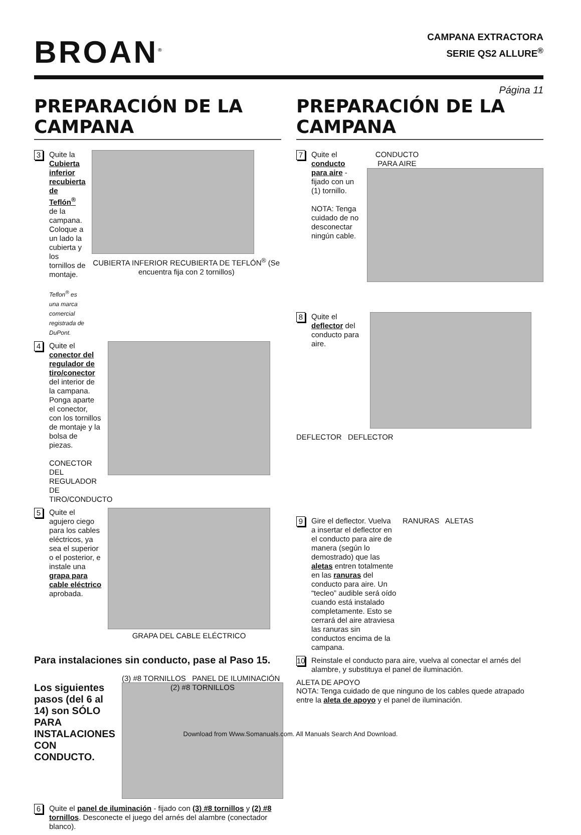BROAN<sup>®</sup>
CAMPANA EXTRACTORA
SERIE QS2 ALLURE<sup>®</sup>
Página 11
PREPARACIÓN DE LA CAMPANA
3
Quite la Cubierta inferior recubierta de Teflón<sup>®</sup> de la campana. Coloque a un lado la cubierta y los tornillos de montaje.
Teflon<sup>®</sup> es una marca comercial registrada de DuPont.
CUBIERTA INFERIOR RECUBIERTA DE TEFLÓN<sup>®</sup> (Se encuentra fija con 2 tornillos)
4
Quite el conector del regulador de tiro/conector del interior de la campana. Ponga aparte el conector, con los tornillos de montaje y la bolsa de piezas.
CONECTOR DEL REGULADOR DE TIRO/CONDUCTO
5
Quite el agujero ciego para los cables eléctricos, ya sea el superior o el posterior, e instale una grapa para cable eléctrico aprobada.
GRAPA DEL CABLE ELÉCTRICO
Para instalaciones sin conducto, pase al Paso 15.
Los siguientes pasos (del 6 al 14) son SÓLO PARA INSTALACIONES CON CONDUCTO.
(3) #8 TORNILLOS PANEL DE ILUMINACIÓN
(2) #8 TORNILLOS
6
Quite el panel de iluminación - fijado con (3) #8 tornillos y (2) #8 tornillos. Desconecte el juego del arnés del alambre (conectador blanco).
PREPARACIÓN DE LA CAMPANA
7
Quite el conducto para aire - fijado con un (1) tornillo.
NOTA: Tenga cuidado de no desconectar ningún cable.
CONDUCTO PARA AIRE
8
Quite el deflector del conducto para aire.
DEFLECTOR DEFLECTOR
9
Gire el deflector. Vuelva a insertar el deflector en el conducto para aire de manera (según lo demostrado) que las aletas entren totalmente en las ranuras del conducto para aire. Un “tecleo” audible será oído cuando está instalado completamente. Esto se cerrará del aire atraviesa las ranuras sin conductos encima de la campana.
RANURAS ALETAS
10
Reinstale el conducto para aire, vuelva al conectar el arnés del alambre, y substituya el panel de iluminación.
ALETA DE APOYO
NOTA: Tenga cuidado de que ninguno de los cables quede atrapado entre la aleta de apoyo y el panel de iluminación.
Download from Www.Somanuals.com. All Manuals Search And Download.